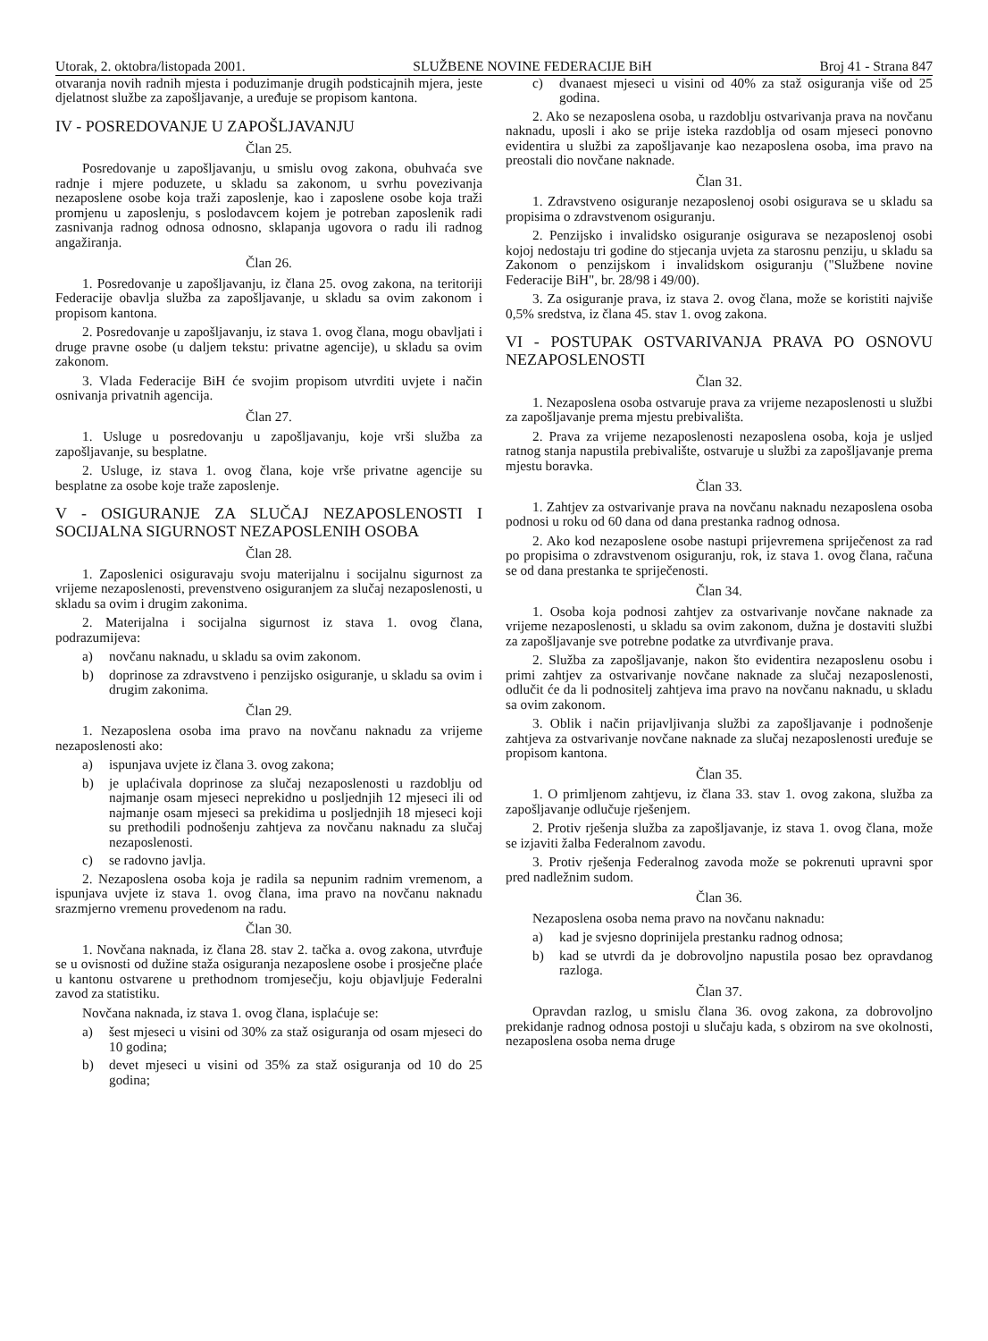Utorak, 2. oktobra/listopada 2001. SLUŽBENE NOVINE FEDERACIJE BiH Broj 41 - Strana 847
otvaranja novih radnih mjesta i poduzimanje drugih podsticajnih mjera, jeste djelatnost službe za zapošljavanje, a uređuje se propisom kantona.
IV - POSREDOVANJE U ZAPOŠLJAVANJU
Član 25.
Posredovanje u zapošljavanju, u smislu ovog zakona, obuhvaća sve radnje i mjere poduzete, u skladu sa zakonom, u svrhu povezivanja nezaposlene osobe koja traži zaposlenje, kao i zaposlene osobe koja traži promjenu u zaposlenju, s poslodavcem kojem je potreban zaposlenik radi zasnivanja radnog odnosa odnosno, sklapanja ugovora o radu ili radnog angažiranja.
Član 26.
1. Posredovanje u zapošljavanju, iz člana 25. ovog zakona, na teritoriji Federacije obavlja služba za zapošljavanje, u skladu sa ovim zakonom i propisom kantona.
2. Posredovanje u zapošljavanju, iz stava 1. ovog člana, mogu obavljati i druge pravne osobe (u daljem tekstu: privatne agencije), u skladu sa ovim zakonom.
3. Vlada Federacije BiH će svojim propisom utvrditi uvjete i način osnivanja privatnih agencija.
Član 27.
1. Usluge u posredovanju u zapošljavanju, koje vrši služba za zapošljavanje, su besplatne.
2. Usluge, iz stava 1. ovog člana, koje vrše privatne agencije su besplatne za osobe koje traže zaposlenje.
V - OSIGURANJE ZA SLUČAJ NEZAPOSLENOSTI I SOCIJALNA SIGURNOST NEZAPOSLENIH OSOBA
Član 28.
1. Zaposlenici osiguravaju svoju materijalnu i socijalnu sigurnost za vrijeme nezaposlenosti, prevenstveno osiguranjem za slučaj nezaposlenosti, u skladu sa ovim i drugim zakonima.
2. Materijalna i socijalna sigurnost iz stava 1. ovog člana, podrazumijeva:
a) novčanu naknadu, u skladu sa ovim zakonom.
b) doprinose za zdravstveno i penzijsko osiguranje, u skladu sa ovim i drugim zakonima.
Član 29.
1. Nezaposlena osoba ima pravo na novčanu naknadu za vrijeme nezaposlenosti ako:
a) ispunjava uvjete iz člana 3. ovog zakona;
b) je uplaćivala doprinose za slučaj nezaposlenosti u razdoblju od najmanje osam mjeseci neprekidno u posljednjih 12 mjeseci ili od najmanje osam mjeseci sa prekidima u posljednjih 18 mjeseci koji su prethodili podnošenju zahtjeva za novčanu naknadu za slučaj nezaposlenosti.
c) se radovno javlja.
2. Nezaposlena osoba koja je radila sa nepunim radnim vremenom, a ispunjava uvjete iz stava 1. ovog člana, ima pravo na novčanu naknadu srazmjerno vremenu provedenom na radu.
Član 30.
1. Novčana naknada, iz člana 28. stav 2. tačka a. ovog zakona, utvrđuje se u ovisnosti od dužine staža osiguranja nezaposlene osobe i prosječne plaće u kantonu ostvarene u prethodnom tromjesečju, koju objavljuje Federalni zavod za statistiku.
Novčana naknada, iz stava 1. ovog člana, isplaćuje se:
a) šest mjeseci u visini od 30% za staž osiguranja od osam mjeseci do 10 godina;
b) devet mjeseci u visini od 35% za staž osiguranja od 10 do 25 godina;
c) dvanaest mjeseci u visini od 40% za staž osiguranja više od 25 godina.
2. Ako se nezaposlena osoba, u razdoblju ostvarivanja prava na novčanu naknadu, uposli i ako se prije isteka razdoblja od osam mjeseci ponovno evidentira u službi za zapošljavanje kao nezaposlena osoba, ima pravo na preostali dio novčane naknade.
Član 31.
1. Zdravstveno osiguranje nezaposlenoj osobi osigurava se u skladu sa propisima o zdravstvenom osiguranju.
2. Penzijsko i invalidsko osiguranje osigurava se nezaposlenoj osobi kojoj nedostaju tri godine do stjecanja uvjeta za starosnu penziju, u skladu sa Zakonom o penzijskom i invalidskom osiguranju ("Službene novine Federacije BiH", br. 28/98 i 49/00).
3. Za osiguranje prava, iz stava 2. ovog člana, može se koristiti najviše 0,5% sredstva, iz člana 45. stav 1. ovog zakona.
VI - POSTUPAK OSTVARIVANJA PRAVA PO OSNOVU NEZAPOSLENOSTI
Član 32.
1. Nezaposlena osoba ostvaruje prava za vrijeme nezaposlenosti u službi za zapošljavanje prema mjestu prebivališta.
2. Prava za vrijeme nezaposlenosti nezaposlena osoba, koja je usljed ratnog stanja napustila prebivalište, ostvaruje u službi za zapošljavanje prema mjestu boravka.
Član 33.
1. Zahtjev za ostvarivanje prava na novčanu naknadu nezaposlena osoba podnosi u roku od 60 dana od dana prestanka radnog odnosa.
2. Ako kod nezaposlene osobe nastupi prijevremena spriječenost za rad po propisima o zdravstvenom osiguranju, rok, iz stava 1. ovog člana, računa se od dana prestanka te spriječenosti.
Član 34.
1. Osoba koja podnosi zahtjev za ostvarivanje novčane naknade za vrijeme nezaposlenosti, u skladu sa ovim zakonom, dužna je dostaviti službi za zapošljavanje sve potrebne podatke za utvrđivanje prava.
2. Služba za zapošljavanje, nakon što evidentira nezaposlenu osobu i primi zahtjev za ostvarivanje novčane naknade za slučaj nezaposlenosti, odlučit će da li podnositelj zahtjeva ima pravo na novčanu naknadu, u skladu sa ovim zakonom.
3. Oblik i način prijavljivanja službi za zapošljavanje i podnošenje zahtjeva za ostvarivanje novčane naknade za slučaj nezaposlenosti uređuje se propisom kantona.
Član 35.
1. O primljenom zahtjevu, iz člana 33. stav 1. ovog zakona, služba za zapošljavanje odlučuje rješenjem.
2. Protiv rješenja služba za zapošljavanje, iz stava 1. ovog člana, može se izjaviti žalba Federalnom zavodu.
3. Protiv rješenja Federalnog zavoda može se pokrenuti upravni spor pred nadležnim sudom.
Član 36.
Nezaposlena osoba nema pravo na novčanu naknadu:
a) kad je svjesno doprinijela prestanku radnog odnosa;
b) kad se utvrdi da je dobrovoljno napustila posao bez opravdanog razloga.
Član 37.
Opravdan razlog, u smislu člana 36. ovog zakona, za dobrovoljno prekidanje radnog odnosa postoji u slučaju kada, s obzirom na sve okolnosti, nezaposlena osoba nema druge